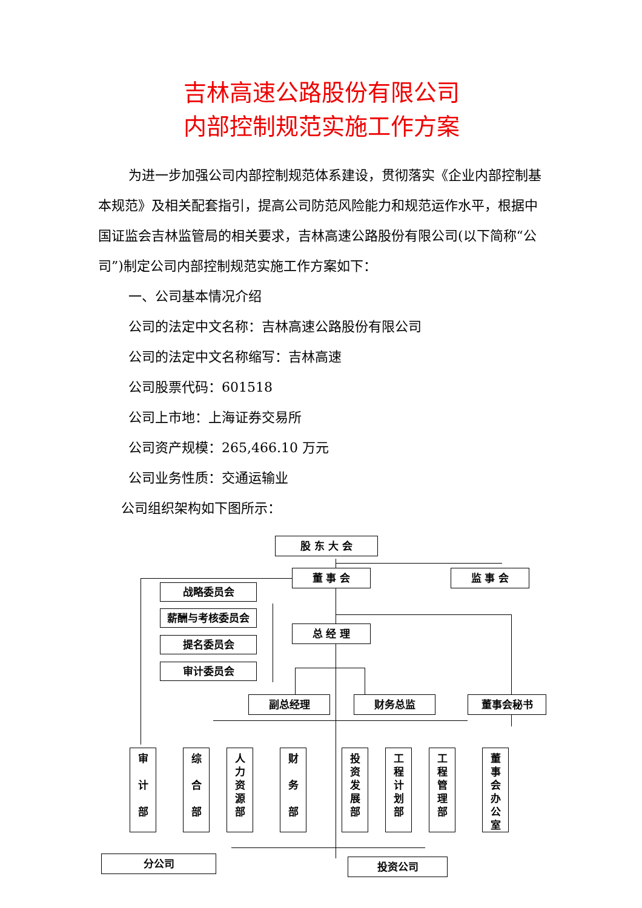吉林高速公路股份有限公司
内部控制规范实施工作方案
为进一步加强公司内部控制规范体系建设，贯彻落实《企业内部控制基本规范》及相关配套指引，提高公司防范风险能力和规范运作水平，根据中国证监会吉林监管局的相关要求，吉林高速公路股份有限公司(以下简称“公司”)制定公司内部控制规范实施工作方案如下：
一、公司基本情况介绍
公司的法定中文名称：吉林高速公路股份有限公司
公司的法定中文名称缩写：吉林高速
公司股票代码：601518
公司上市地：上海证券交易所
公司资产规模：265,466.10 万元
公司业务性质：交通运输业
公司组织架构如下图所示：
股 东 大 会
董 事 会 监 事 会
战略委员会
薪酬与考核委员会
提名委员会
审计委员会
总 经 理
副总经理 财务总监 董事会秘书
审
计
部
综
合
部
人
力
资
源
部
财
务
部
投
资
发
展
部
工
程
计
划
部
工
程
管
理
部
董
事
会
办
公
室
分公司 投资公司